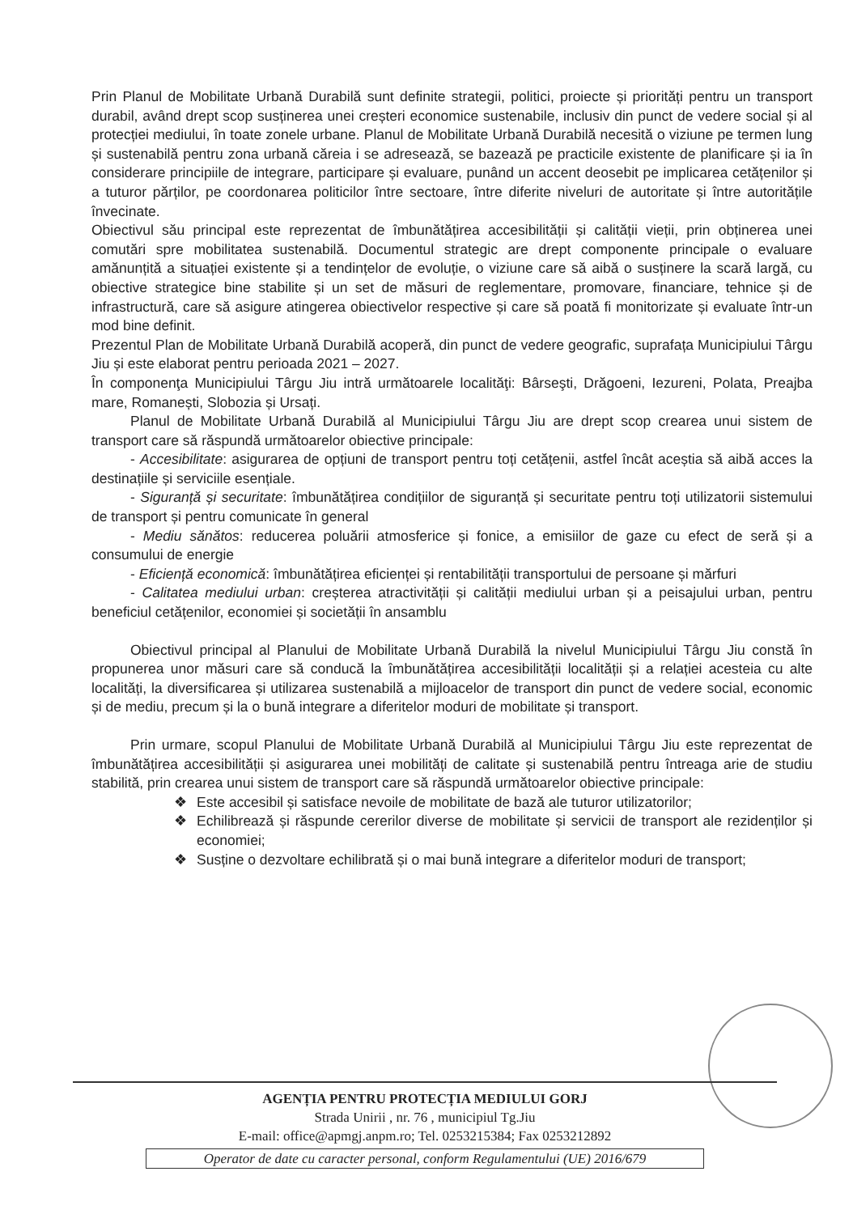Prin Planul de Mobilitate Urbană Durabilă sunt definite strategii, politici, proiecte și priorități pentru un transport durabil, având drept scop susținerea unei creșteri economice sustenabile, inclusiv din punct de vedere social și al protecției mediului, în toate zonele urbane. Planul de Mobilitate Urbană Durabilă necesită o viziune pe termen lung și sustenabilă pentru zona urbană căreia i se adresează, se bazează pe practicile existente de planificare și ia în considerare principiile de integrare, participare și evaluare, punând un accent deosebit pe implicarea cetățenilor și a tuturor părților, pe coordonarea politicilor între sectoare, între diferite niveluri de autoritate și între autoritățile învecinate.
Obiectivul său principal este reprezentat de îmbunătățirea accesibilității și calității vieții, prin obținerea unei comutări spre mobilitatea sustenabilă. Documentul strategic are drept componente principale o evaluare amănunțită a situației existente și a tendințelor de evoluție, o viziune care să aibă o susținere la scară largă, cu obiective strategice bine stabilite și un set de măsuri de reglementare, promovare, financiare, tehnice și de infrastructură, care să asigure atingerea obiectivelor respective și care să poată fi monitorizate și evaluate într-un mod bine definit.
Prezentul Plan de Mobilitate Urbană Durabilă acoperă, din punct de vedere geografic, suprafața Municipiului Târgu Jiu și este elaborat pentru perioada 2021 – 2027.
În componenţa Municipiului Târgu Jiu intră următoarele localităţi: Bârseşti, Drăgoeni, Iezureni, Polata, Preajba mare, Romanești, Slobozia și Ursați.
Planul de Mobilitate Urbană Durabilă al Municipiului Târgu Jiu are drept scop crearea unui sistem de transport care să răspundă următoarelor obiective principale:
- Accesibilitate: asigurarea de opțiuni de transport pentru toți cetățenii, astfel încât aceștia să aibă acces la destinațiile și serviciile esențiale.
- Siguranță și securitate: îmbunătățirea condițiilor de siguranță și securitate pentru toți utilizatorii sistemului de transport și pentru comunicate în general
- Mediu sănătos: reducerea poluării atmosferice și fonice, a emisiilor de gaze cu efect de seră și a consumului de energie
- Eficiență economică: îmbunătățirea eficienței și rentabilității transportului de persoane și mărfuri
- Calitatea mediului urban: creșterea atractivității și calității mediului urban și a peisajului urban, pentru beneficiul cetățenilor, economiei și societății în ansamblu
Obiectivul principal al Planului de Mobilitate Urbană Durabilă la nivelul Municipiului Târgu Jiu constă în propunerea unor măsuri care să conducă la îmbunătățirea accesibilității localității și a relației acesteia cu alte localități, la diversificarea și utilizarea sustenabilă a mijloacelor de transport din punct de vedere social, economic și de mediu, precum și la o bună integrare a diferitelor moduri de mobilitate și transport.
Prin urmare, scopul Planului de Mobilitate Urbană Durabilă al Municipiului Târgu Jiu este reprezentat de îmbunătățirea accesibilității și asigurarea unei mobilități de calitate și sustenabilă pentru întreaga arie de studiu stabilită, prin crearea unui sistem de transport care să răspundă următoarelor obiective principale:
❖ Este accesibil și satisface nevoile de mobilitate de bază ale tuturor utilizatorilor;
❖ Echilibrează și răspunde cererilor diverse de mobilitate și servicii de transport ale rezidenților și economiei;
❖ Susține o dezvoltare echilibrată și o mai bună integrare a diferitelor moduri de transport;
AGENȚIA PENTRU PROTECȚIA MEDIULUI GORJ
Strada Unirii , nr. 76 , municipiul Tg.Jiu
E-mail: office@apmgj.anpm.ro; Tel. 0253215384; Fax 0253212892
Operator de date cu caracter personal, conform Regulamentului (UE) 2016/679